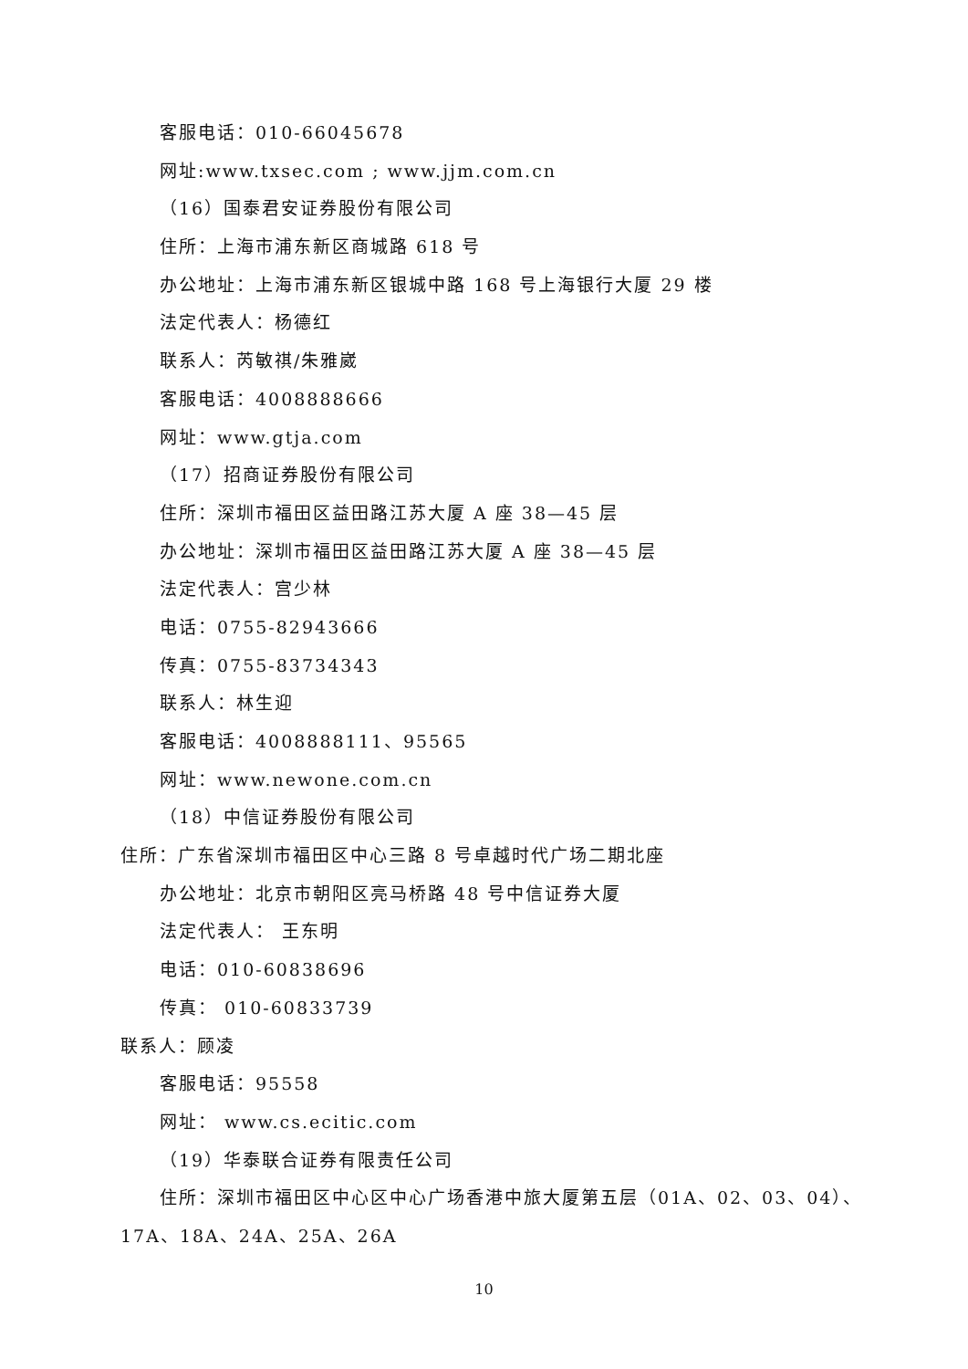客服电话：010-66045678
网址:www.txsec.com ; www.jjm.com.cn
（16）国泰君安证券股份有限公司
住所：上海市浦东新区商城路 618 号
办公地址：上海市浦东新区银城中路 168 号上海银行大厦 29 楼
法定代表人：杨德红
联系人：芮敏祺/朱雅崴
客服电话：4008888666
网址：www.gtja.com
（17）招商证券股份有限公司
住所：深圳市福田区益田路江苏大厦 A 座 38—45 层
办公地址：深圳市福田区益田路江苏大厦 A 座 38—45 层
法定代表人：宫少林
电话：0755-82943666
传真：0755-83734343
联系人：林生迎
客服电话：4008888111、95565
网址：www.newone.com.cn
（18）中信证券股份有限公司
住所：广东省深圳市福田区中心三路 8 号卓越时代广场二期北座
办公地址：北京市朝阳区亮马桥路 48 号中信证券大厦
法定代表人： 王东明
电话：010-60838696
传真： 010-60833739
联系人：顾凌
客服电话：95558
网址： www.cs.ecitic.com
（19）华泰联合证券有限责任公司
住所：深圳市福田区中心区中心广场香港中旅大厦第五层（01A、02、03、04）、
17A、18A、24A、25A、26A
10